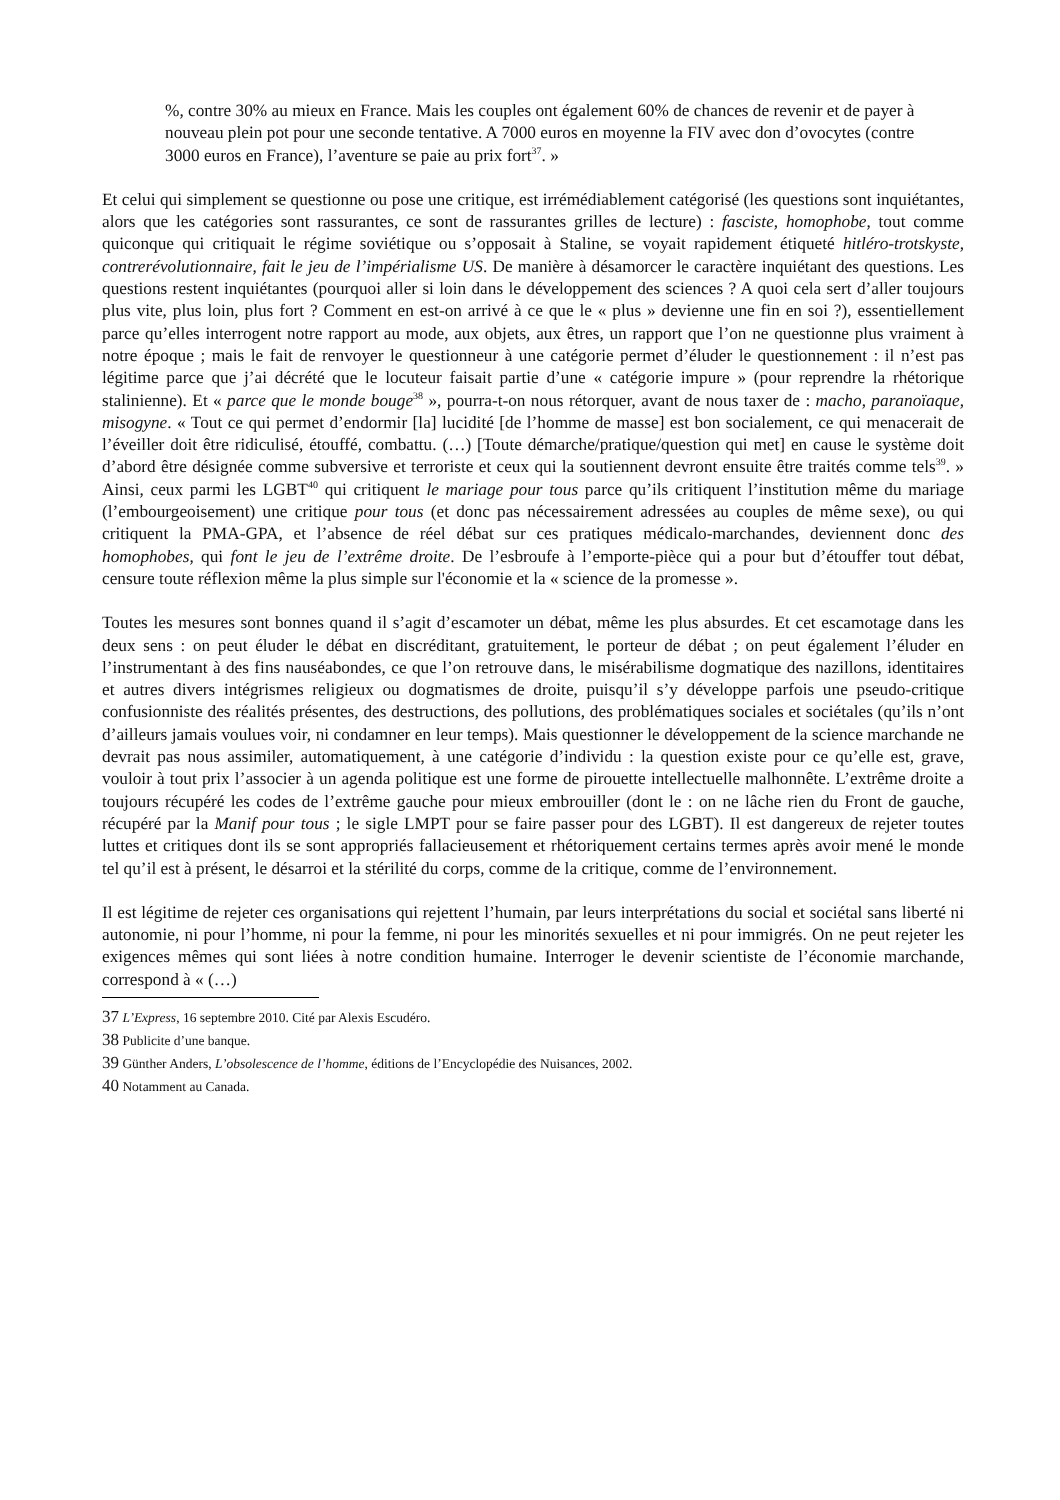%, contre 30% au mieux en France. Mais les couples ont également 60% de chances de revenir et de payer à nouveau plein pot pour une seconde tentative. A 7000 euros en moyenne la FIV avec don d’ovocytes (contre 3000 euros en France), l’aventure se paie au prix fort<sup>37</sup>. »
Et celui qui simplement se questionne ou pose une critique, est irrémédiablement catégorisé (les questions sont inquiétantes, alors que les catégories sont rassurantes, ce sont de rassurantes grilles de lecture) : fasciste, homophobe, tout comme quiconque qui critiquait le régime soviétique ou s’opposait à Staline, se voyait rapidement étiqueté hitléro-trotskyste, contrerévolutionnaire, fait le jeu de l’impérialisme US. De manière à désamorcer le caractère inquiétant des questions. Les questions restent inquiétantes (pourquoi aller si loin dans le développement des sciences ? A quoi cela sert d’aller toujours plus vite, plus loin, plus fort ? Comment en est-on arrivé à ce que le « plus » devienne une fin en soi ?), essentiellement parce qu’elles interrogent notre rapport au mode, aux objets, aux êtres, un rapport que l’on ne questionne plus vraiment à notre époque ; mais le fait de renvoyer le questionneur à une catégorie permet d’éluder le questionnement : il n’est pas légitime parce que j’ai décrété que le locuteur faisait partie d’une « catégorie impure » (pour reprendre la rhétorique stalinienne). Et « parce que le monde bouge<sup>38</sup> », pourra-t-on nous rétorquer, avant de nous taxer de : macho, paranoïaque, misogyne. « Tout ce qui permet d’endormir [la] lucidité [de l’homme de masse] est bon socialement, ce qui menacerait de l’éveiller doit être ridiculisé, étouffé, combattu. (…) [Toute démarche/pratique/question qui met] en cause le système doit d’abord être désignée comme subversive et terroriste et ceux qui la soutiennent devront ensuite être traités comme tels<sup>39</sup>. » Ainsi, ceux parmi les LGBT<sup>40</sup> qui critiquent le mariage pour tous parce qu’ils critiquent l’institution même du mariage (l’embourgeoisement) une critique pour tous (et donc pas nécessairement adressées au couples de même sexe), ou qui critiquent la PMA-GPA, et l’absence de réel débat sur ces pratiques médicalo-marchandes, deviennent donc des homophobes, qui font le jeu de l’extrême droite. De l’esbroufe à l’emporte-pièce qui a pour but d’étouffer tout débat, censure toute réflexion même la plus simple sur l'économie et la « science de la promesse ».
Toutes les mesures sont bonnes quand il s’agit d’escamoter un débat, même les plus absurdes. Et cet escamotage dans les deux sens : on peut éluder le débat en discréditant, gratuitement, le porteur de débat ; on peut également l’éluder en l’instrumentant à des fins nauséabondes, ce que l’on retrouve dans, le misérabilisme dogmatique des nazillons, identitaires et autres divers intégrismes religieux ou dogmatismes de droite, puisqu’il s’y développe parfois une pseudo-critique confusionniste des réalités présentes, des destructions, des pollutions, des problématiques sociales et sociétales (qu’ils n’ont d’ailleurs jamais voulues voir, ni condamner en leur temps). Mais questionner le développement de la science marchande ne devrait pas nous assimiler, automatiquement, à une catégorie d’individu : la question existe pour ce qu’elle est, grave, vouloir à tout prix l’associer à un agenda politique est une forme de pirouette intellectuelle malhonnête. L’extrême droite a toujours récupéré les codes de l’extrême gauche pour mieux embrouiller (dont le : on ne lâche rien du Front de gauche, récupéré par la Manif pour tous ; le sigle LMPT pour se faire passer pour des LGBT). Il est dangereux de rejeter toutes luttes et critiques dont ils se sont appropriés fallacieusement et rhétoriquement certains termes après avoir mené le monde tel qu’il est à présent, le désarroi et la stérilité du corps, comme de la critique, comme de l’environnement.
Il est légitime de rejeter ces organisations qui rejettent l’humain, par leurs interprétations du social et sociétal sans liberté ni autonomie, ni pour l’homme, ni pour la femme, ni pour les minorités sexuelles et ni pour immigrés. On ne peut rejeter les exigences mêmes qui sont liées à notre condition humaine. Interroger le devenir scientiste de l’économie marchande, correspond à « (…)
37 L’Express, 16 septembre 2010. Cité par Alexis Escudéro.
38 Publicite d’une banque.
39 Günther Anders, L’obsolescence de l’homme, éditions de l’Encyclopédie des Nuisances, 2002.
40 Notamment au Canada.